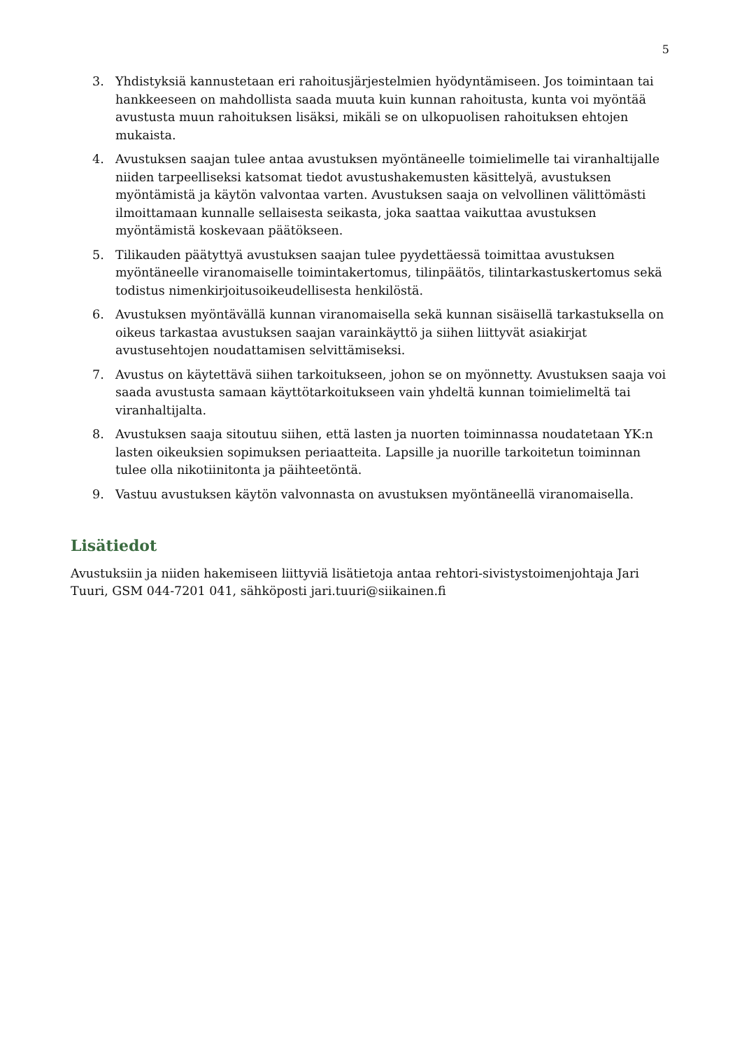5
3. Yhdistyksiä kannustetaan eri rahoitusjärjestelmien hyödyntämiseen. Jos toimintaan tai hankkeeseen on mahdollista saada muuta kuin kunnan rahoitusta, kunta voi myöntää avustusta muun rahoituksen lisäksi, mikäli se on ulkopuolisen rahoituksen ehtojen mukaista.
4. Avustuksen saajan tulee antaa avustuksen myöntäneelle toimielimelle tai viranhaltijalle niiden tarpeelliseksi katsomat tiedot avustushakemusten käsittelyä, avustuksen myöntämistä ja käytön valvontaa varten. Avustuksen saaja on velvollinen välittömästi ilmoittamaan kunnalle sellaisesta seikasta, joka saattaa vaikuttaa avustuksen myöntämistä koskevaan päätökseen.
5. Tilikauden päätyttyä avustuksen saajan tulee pyydettäessä toimittaa avustuksen myöntäneelle viranomaiselle toimintakertomus, tilinpäätös, tilintarkastuskertomus sekä todistus nimenkirjoitusoikeudellisesta henkilöstä.
6. Avustuksen myöntävällä kunnan viranomaisella sekä kunnan sisäisellä tarkastuksella on oikeus tarkastaa avustuksen saajan varainkäyttö ja siihen liittyvät asiakirjat avustusehtojen noudattamisen selvittämiseksi.
7. Avustus on käytettävä siihen tarkoitukseen, johon se on myönnetty. Avustuksen saaja voi saada avustusta samaan käyttötarkoitukseen vain yhdeltä kunnan toimielimeltä tai viranhaltijalta.
8. Avustuksen saaja sitoutuu siihen, että lasten ja nuorten toiminnassa noudatetaan YK:n lasten oikeuksien sopimuksen periaatteita. Lapsille ja nuorille tarkoitetun toiminnan tulee olla nikotiinitonta ja päihteetöntä.
9. Vastuu avustuksen käytön valvonnasta on avustuksen myöntäneellä viranomaisella.
Lisätiedot
Avustuksiin ja niiden hakemiseen liittyviä lisätietoja antaa rehtori-sivistystoimenjohtaja Jari Tuuri, GSM 044-7201 041, sähköposti jari.tuuri@siikainen.fi